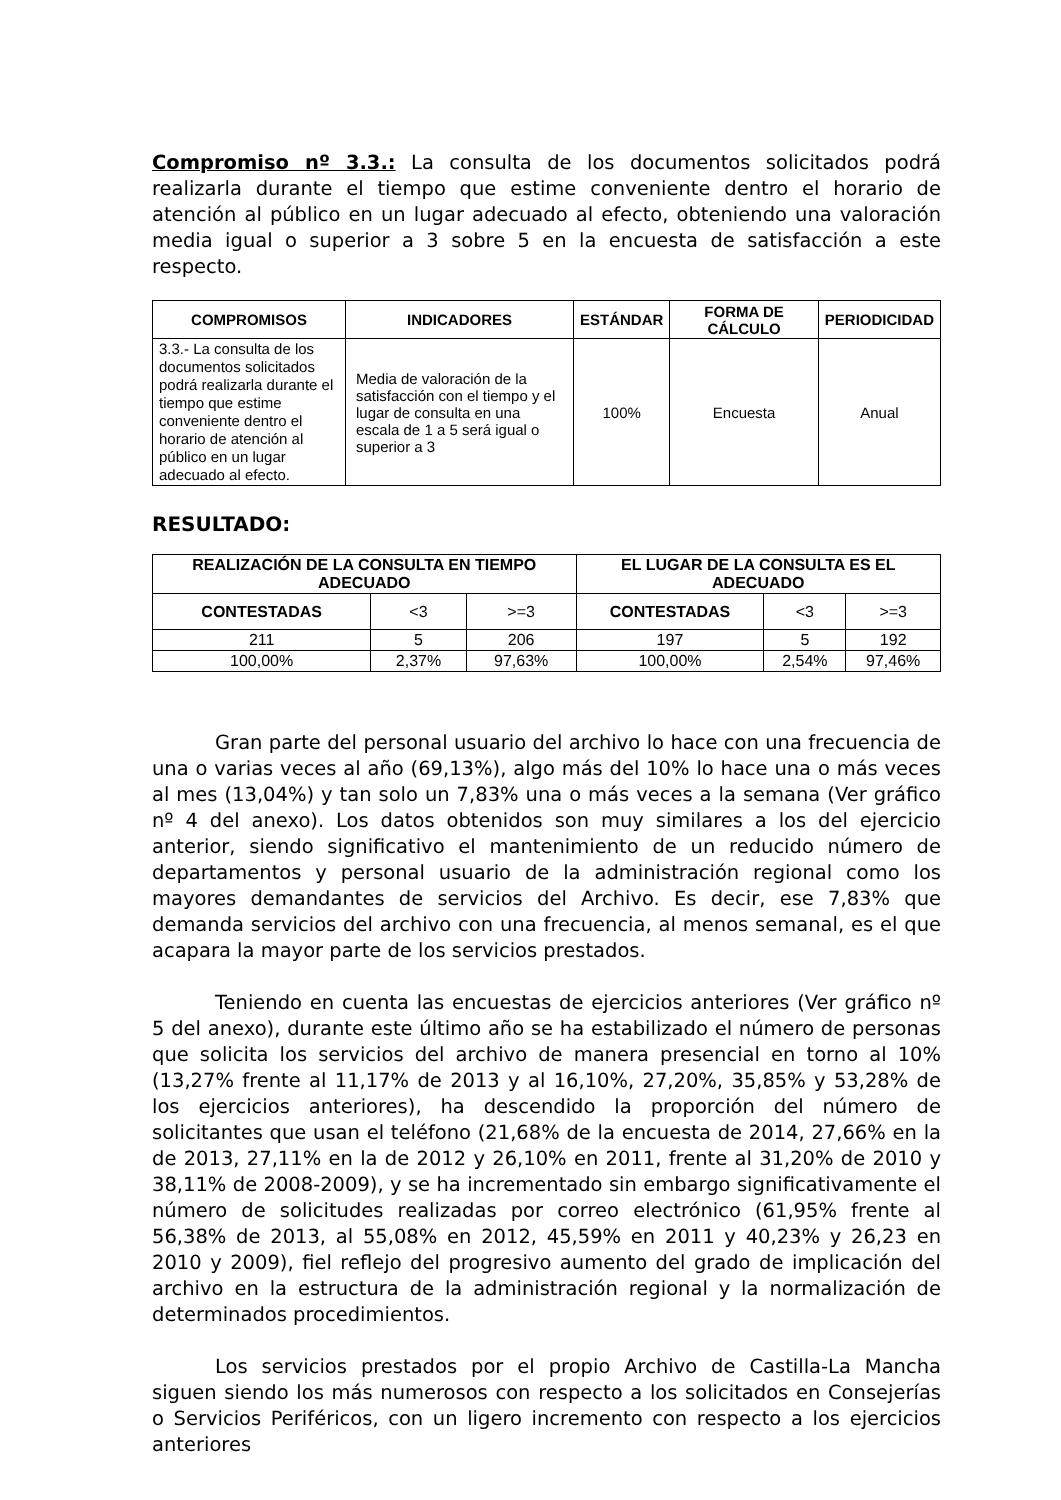Compromiso nº 3.3.: La consulta de los documentos solicitados podrá realizarla durante el tiempo que estime conveniente dentro el horario de atención al público en un lugar adecuado al efecto, obteniendo una valoración media igual o superior a 3 sobre 5 en la encuesta de satisfacción a este respecto.
| COMPROMISOS | INDICADORES | ESTÁNDAR | FORMA DE CÁLCULO | PERIODICIDAD |
| --- | --- | --- | --- | --- |
| 3.3.- La consulta de los documentos solicitados podrá realizarla durante el tiempo que estime conveniente dentro el horario de atención al público en un lugar adecuado al efecto. | Media de valoración de la satisfacción con el tiempo y el lugar de consulta en una escala de 1 a 5 será igual o superior a 3 | 100% | Encuesta | Anual |
RESULTADO:
| REALIZACIÓN DE LA CONSULTA EN TIEMPO ADECUADO | | | EL LUGAR DE LA CONSULTA ES EL ADECUADO | | |
| --- | --- | --- | --- | --- | --- |
| CONTESTADAS | <3 | >=3 | CONTESTADAS | <3 | >=3 |
| 211 | 5 | 206 | 197 | 5 | 192 |
| 100,00% | 2,37% | 97,63% | 100,00% | 2,54% | 97,46% |
Gran parte del personal usuario del archivo lo hace con una frecuencia de una o varias veces al año (69,13%), algo más del 10% lo hace una o más veces al mes (13,04%) y tan solo un 7,83% una o más veces a la semana (Ver gráfico nº 4 del anexo). Los datos obtenidos son muy similares a los del ejercicio anterior, siendo significativo el mantenimiento de un reducido número de departamentos y personal usuario de la administración regional como los mayores demandantes de servicios del Archivo. Es decir, ese 7,83% que demanda servicios del archivo con una frecuencia, al menos semanal, es el que acapara la mayor parte de los servicios prestados.
Teniendo en cuenta las encuestas de ejercicios anteriores (Ver gráfico nº 5 del anexo), durante este último año se ha estabilizado el número de personas que solicita los servicios del archivo de manera presencial en torno al 10% (13,27% frente al 11,17% de 2013 y al 16,10%, 27,20%, 35,85% y 53,28% de los ejercicios anteriores), ha descendido la proporción del número de solicitantes que usan el teléfono (21,68% de la encuesta de 2014, 27,66% en la de 2013, 27,11% en la de 2012 y 26,10% en 2011, frente al 31,20% de 2010 y 38,11% de 2008-2009), y se ha incrementado sin embargo significativamente el número de solicitudes realizadas por correo electrónico (61,95% frente al 56,38% de 2013, al 55,08% en 2012, 45,59% en 2011 y 40,23% y 26,23 en 2010 y 2009), fiel reflejo del progresivo aumento del grado de implicación del archivo en la estructura de la administración regional y la normalización de determinados procedimientos.
Los servicios prestados por el propio Archivo de Castilla-La Mancha siguen siendo los más numerosos con respecto a los solicitados en Consejerías o Servicios Periféricos, con un ligero incremento con respecto a los ejercicios anteriores